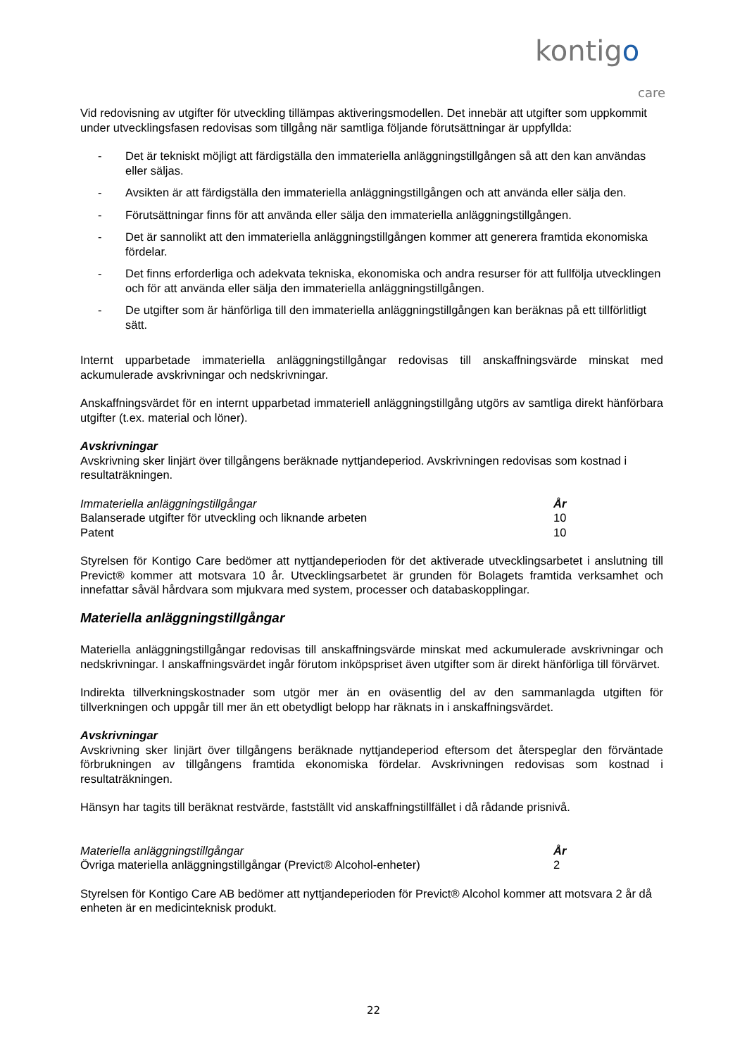kontigo
care
Vid redovisning av utgifter för utveckling tillämpas aktiveringsmodellen. Det innebär att utgifter som uppkommit under utvecklingsfasen redovisas som tillgång när samtliga följande förutsättningar är uppfyllda:
- Det är tekniskt möjligt att färdigställa den immateriella anläggningstillgången så att den kan användas eller säljas.
- Avsikten är att färdigställa den immateriella anläggningstillgången och att använda eller sälja den.
- Förutsättningar finns för att använda eller sälja den immateriella anläggningstillgången.
- Det är sannolikt att den immateriella anläggningstillgången kommer att generera framtida ekonomiska fördelar.
- Det finns erforderliga och adekvata tekniska, ekonomiska och andra resurser för att fullfölja utvecklingen och för att använda eller sälja den immateriella anläggningstillgången.
- De utgifter som är hänförliga till den immateriella anläggningstillgången kan beräknas på ett tillförlitligt sätt.
Internt upparbetade immateriella anläggningstillgångar redovisas till anskaffningsvärde minskat med ackumulerade avskrivningar och nedskrivningar.
Anskaffningsvärdet för en internt upparbetad immateriell anläggningstillgång utgörs av samtliga direkt hänförbara utgifter (t.ex. material och löner).
Avskrivningar
Avskrivning sker linjärt över tillgångens beräknade nyttjandeperiod. Avskrivningen redovisas som kostnad i resultaträkningen.
| Immateriella anläggningstillgångar | År |
| --- | --- |
| Balanserade utgifter för utveckling och liknande arbeten | 10 |
| Patent | 10 |
Styrelsen för Kontigo Care bedömer att nyttjandeperioden för det aktiverade utvecklingsarbetet i anslutning till Previct® kommer att motsvara 10 år. Utvecklingsarbetet är grunden för Bolagets framtida verksamhet och innefattar såväl hårdvara som mjukvara med system, processer och databaskopplingar.
Materiella anläggningstillgångar
Materiella anläggningstillgångar redovisas till anskaffningsvärde minskat med ackumulerade avskrivningar och nedskrivningar. I anskaffningsvärdet ingår förutom inköpspriset även utgifter som är direkt hänförliga till förvärvet.
Indirekta tillverkningskostnader som utgör mer än en oväsentlig del av den sammanlagda utgiften för tillverkningen och uppgår till mer än ett obetydligt belopp har räknats in i anskaffningsvärdet.
Avskrivningar
Avskrivning sker linjärt över tillgångens beräknade nyttjandeperiod eftersom det återspeglar den förväntade förbrukningen av tillgångens framtida ekonomiska fördelar. Avskrivningen redovisas som kostnad i resultaträkningen.
Hänsyn har tagits till beräknat restvärde, fastställt vid anskaffningstillfället i då rådande prisnivå.
| Materiella anläggningstillgångar | År |
| --- | --- |
| Övriga materiella anläggningstillgångar (Previct® Alcohol-enheter) | 2 |
Styrelsen för Kontigo Care AB bedömer att nyttjandeperioden för Previct® Alcohol kommer att motsvara 2 år då enheten är en medicinteknisk produkt.
22